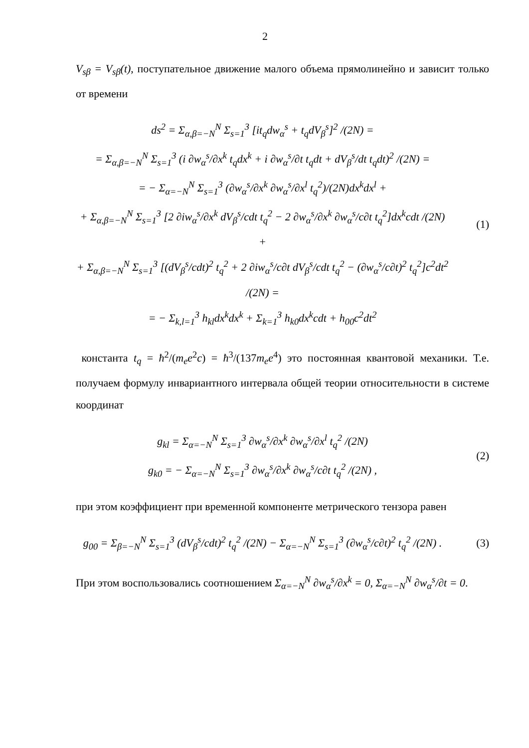2
V<sub>sβ</sub> = V<sub>sβ</sub>(t), поступательное движение малого объема прямолинейно и зависит только от времени
ds<sup>2</sup> = Σ<sub>α,β=−N</sub><sup>N</sup> Σ<sub>s=1</sub><sup>3</sup> [it<sub>q</sub>dw<sub>α</sub><sup>s</sup> + t<sub>q</sub>dV<sub>β</sub><sup>s</sup>]<sup>2</sup> /(2N) =
= Σ<sub>α,β=−N</sub><sup>N</sup> Σ<sub>s=1</sub><sup>3</sup> (i ∂w<sub>α</sub><sup>s</sup>/∂x<sup>k</sup> t<sub>q</sub>dx<sup>k</sup> + i ∂w<sub>α</sub><sup>s</sup>/∂t t<sub>q</sub>dt + dV<sub>β</sub><sup>s</sup>/dt t<sub>q</sub>dt)<sup>2</sup> /(2N) =
= − Σ<sub>α=−N</sub><sup>N</sup> Σ<sub>s=1</sub><sup>3</sup> (∂w<sub>α</sub><sup>s</sup>/∂x<sup>k</sup> ∂w<sub>α</sub><sup>s</sup>/∂x<sup>l</sup> t<sub>q</sub><sup>2</sup>)/(2N)dx<sup>k</sup>dx<sup>l</sup> +
+ Σ<sub>α,β=−N</sub><sup>N</sup> Σ<sub>s=1</sub><sup>3</sup> [2 ∂iw<sub>α</sub><sup>s</sup>/∂x<sup>k</sup> dV<sub>β</sub><sup>s</sup>/cdt t<sub>q</sub><sup>2</sup> − 2 ∂w<sub>α</sub><sup>s</sup>/∂x<sup>k</sup> ∂w<sub>α</sub><sup>s</sup>/c∂t t<sub>q</sub><sup>2</sup>]dx<sup>k</sup>cdt /(2N) +
+ Σ<sub>α,β=−N</sub><sup>N</sup> Σ<sub>s=1</sub><sup>3</sup> [(dV<sub>β</sub><sup>s</sup>/cdt)<sup>2</sup> t<sub>q</sub><sup>2</sup> + 2 ∂iw<sub>α</sub><sup>s</sup>/c∂t dV<sub>β</sub><sup>s</sup>/cdt t<sub>q</sub><sup>2</sup> − (∂w<sub>α</sub><sup>s</sup>/c∂t)<sup>2</sup> t<sub>q</sub><sup>2</sup>]c<sup>2</sup>dt<sup>2</sup> /(2N) =
= − Σ<sub>k,l=1</sub><sup>3</sup> h<sub>kl</sub>dx<sup>k</sup>dx<sup>k</sup> + Σ<sub>k=1</sub><sup>3</sup> h<sub>k0</sub>dx<sup>k</sup>cdt + h<sub>00</sub>c<sup>2</sup>dt<sup>2</sup>
(1)
константа t<sub>q</sub> = ħ<sup>2</sup>/(m<sub>e</sub>e<sup>2</sup>c) = ħ<sup>3</sup>/(137m<sub>e</sub>e<sup>4</sup>) это постоянная квантовой механики. Т.е. получаем формулу инвариантного интервала общей теории относительности в системе координат
g<sub>kl</sub> = Σ<sub>α=−N</sub><sup>N</sup> Σ<sub>s=1</sub><sup>3</sup> ∂w<sub>α</sub><sup>s</sup>/∂x<sup>k</sup> ∂w<sub>α</sub><sup>s</sup>/∂x<sup>l</sup> t<sub>q</sub><sup>2</sup> /(2N)
g<sub>k0</sub> = − Σ<sub>α=−N</sub><sup>N</sup> Σ<sub>s=1</sub><sup>3</sup> ∂w<sub>α</sub><sup>s</sup>/∂x<sup>k</sup> ∂w<sub>α</sub><sup>s</sup>/c∂t t<sub>q</sub><sup>2</sup> /(2N) ,
(2)
при этом коэффициент при временной компоненте метрического тензора равен
g<sub>00</sub> = Σ<sub>β=−N</sub><sup>N</sup> Σ<sub>s=1</sub><sup>3</sup> (dV<sub>β</sub><sup>s</sup>/cdt)<sup>2</sup> t<sub>q</sub><sup>2</sup> /(2N) − Σ<sub>α=−N</sub><sup>N</sup> Σ<sub>s=1</sub><sup>3</sup> (∂w<sub>α</sub><sup>s</sup>/c∂t)<sup>2</sup> t<sub>q</sub><sup>2</sup> /(2N) .
(3)
При этом воспользовались соотношением Σ<sub>α=−N</sub><sup>N</sup> ∂w<sub>α</sub><sup>s</sup>/∂x<sup>k</sup> = 0, Σ<sub>α=−N</sub><sup>N</sup> ∂w<sub>α</sub><sup>s</sup>/∂t = 0.